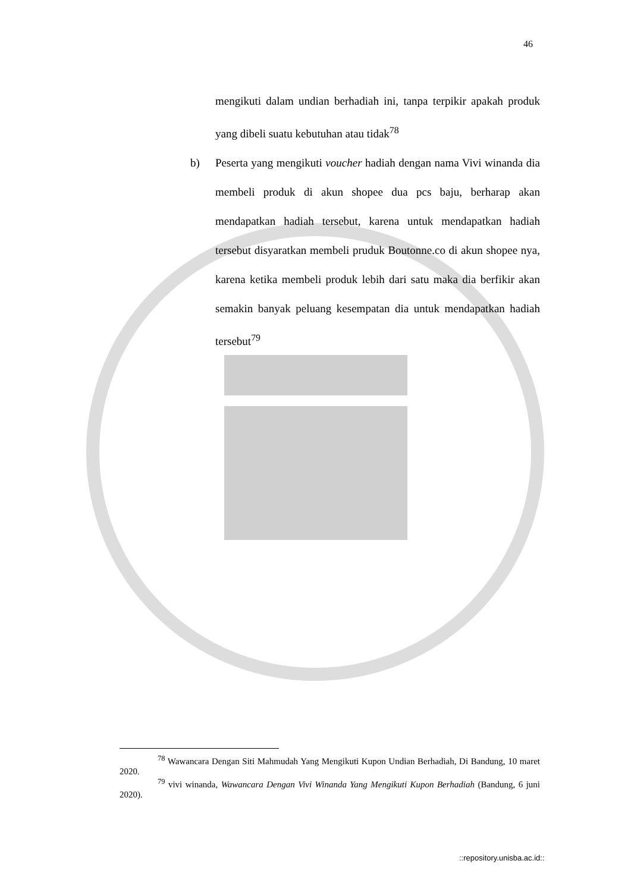46
mengikuti dalam undian berhadiah ini, tanpa terpikir apakah produk yang dibeli suatu kebutuhan atau tidak<sup>78</sup>
b) Peserta yang mengikuti voucher hadiah dengan nama Vivi winanda dia membeli produk di akun shopee dua pcs baju, berharap akan mendapatkan hadiah tersebut, karena untuk mendapatkan hadiah tersebut disyaratkan membeli pruduk Boutonne.co di akun shopee nya, karena ketika membeli produk lebih dari satu maka dia berfikir akan semakin banyak peluang kesempatan dia untuk mendapatkan hadiah tersebut<sup>79</sup>
<sup>78</sup> Wawancara Dengan Siti Mahmudah Yang Mengikuti Kupon Undian Berhadiah, Di Bandung, 10 maret 2020.
<sup>79</sup> vivi winanda, Wawancara Dengan Vivi Winanda Yang Mengikuti Kupon Berhadiah (Bandung, 6 juni 2020).
::repository.unisba.ac.id::